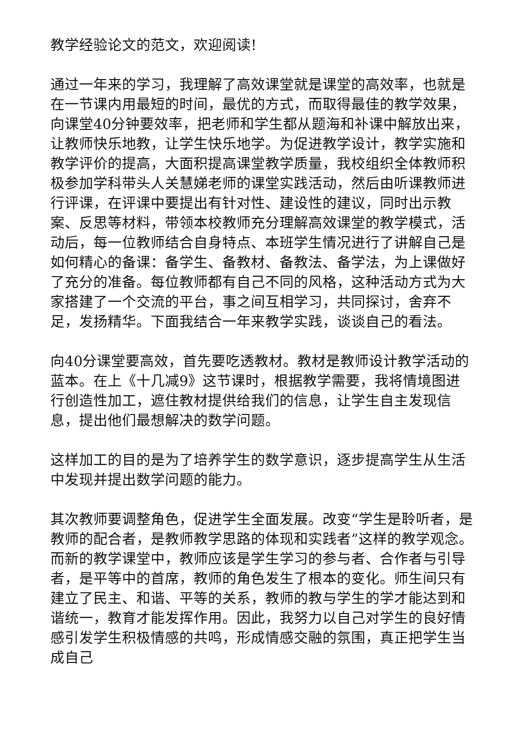教学经验论文的范文，欢迎阅读!
通过一年来的学习，我理解了高效课堂就是课堂的高效率，也就是在一节课内用最短的时间，最优的方式，而取得最佳的教学效果，向课堂40分钟要效率，把老师和学生都从题海和补课中解放出来，让教师快乐地教，让学生快乐地学。为促进教学设计，教学实施和教学评价的提高，大面积提高课堂教学质量，我校组织全体教师积极参加学科带头人关慧娣老师的课堂实践活动，然后由听课教师进行评课，在评课中要提出有针对性、建设性的建议，同时出示教案、反思等材料，带领本校教师充分理解高效课堂的教学模式，活动后，每一位教师结合自身特点、本班学生情况进行了讲解自己是如何精心的备课：备学生、备教材、备教法、备学法，为上课做好了充分的准备。每位教师都有自己不同的风格，这种活动方式为大家搭建了一个交流的平台，事之间互相学习，共同探讨，舍弃不足，发扬精华。下面我结合一年来教学实践，谈谈自己的看法。
向40分课堂要高效，首先要吃透教材。教材是教师设计教学活动的蓝本。在上《十几减9》这节课时，根据教学需要，我将情境图进行创造性加工，遮住教材提供给我们的信息，让学生自主发现信息，提出他们最想解决的数学问题。
这样加工的目的是为了培养学生的数学意识，逐步提高学生从生活中发现并提出数学问题的能力。
其次教师要调整角色，促进学生全面发展。改变“学生是聆听者，是教师的配合者，是教师教学思路的体现和实践者”这样的教学观念。而新的教学课堂中，教师应该是学生学习的参与者、合作者与引导者，是平等中的首席，教师的角色发生了根本的变化。师生间只有建立了民主、和谐、平等的关系，教师的教与学生的学才能达到和谐统一，教育才能发挥作用。因此，我努力以自己对学生的良好情感引发学生积极情感的共鸣，形成情感交融的氛围，真正把学生当成自己